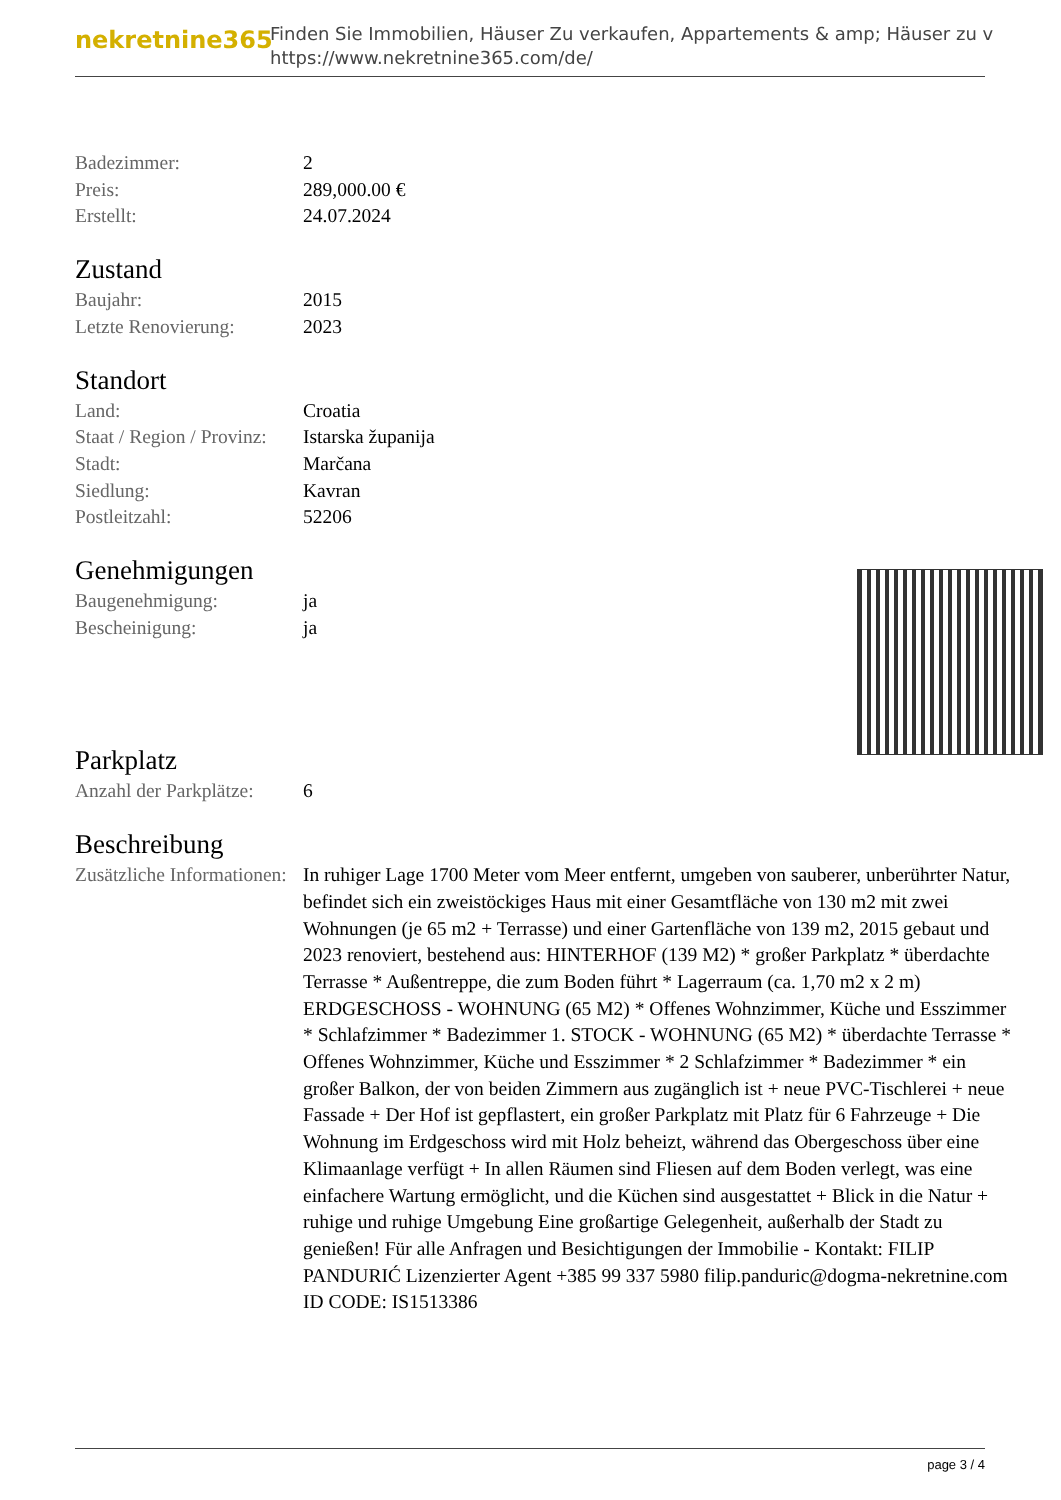nekretnine365
Finden Sie Immobilien, Häuser Zu verkaufen, Appartements & amp; Häuser zu v
https://www.nekretnine365.com/de/
| Badezimmer: | 2 |
| Preis: | 289,000.00 € |
| Erstellt: | 24.07.2024 |
Zustand
| Baujahr: | 2015 |
| Letzte Renovierung: | 2023 |
Standort
| Land: | Croatia |
| Staat / Region / Provinz: | Istarska županija |
| Stadt: | Marčana |
| Siedlung: | Kavran |
| Postleitzahl: | 52206 |
Genehmigungen
| Baugenehmigung: | ja |
| Bescheinigung: | ja |
Parkplatz
| Anzahl der Parkplätze: | 6 |
Beschreibung
| Zusätzliche Informationen: | In ruhiger Lage 1700 Meter vom Meer entfernt, umgeben von sauberer, unberührter Natur, befindet sich ein zweistöckiges Haus mit einer Gesamtfläche von 130 m2 mit zwei Wohnungen (je 65 m2 + Terrasse) und einer Gartenfläche von 139 m2, 2015 gebaut und 2023 renoviert, bestehend aus: HINTERHOF (139 M2) * großer Parkplatz * überdachte Terrasse * Außentreppe, die zum Boden führt * Lagerraum (ca. 1,70 m2 x 2 m) ERDGESCHOSS - WOHNUNG (65 M2) * Offenes Wohnzimmer, Küche und Esszimmer * Schlafzimmer * Badezimmer 1. STOCK - WOHNUNG (65 M2) * überdachte Terrasse * Offenes Wohnzimmer, Küche und Esszimmer * 2 Schlafzimmer * Badezimmer * ein großer Balkon, der von beiden Zimmern aus zugänglich ist + neue PVC-Tischlerei + neue Fassade + Der Hof ist gepflastert, ein großer Parkplatz mit Platz für 6 Fahrzeuge + Die Wohnung im Erdgeschoss wird mit Holz beheizt, während das Obergeschoss über eine Klimaanlage verfügt + In allen Räumen sind Fliesen auf dem Boden verlegt, was eine einfachere Wartung ermöglicht, und die Küchen sind ausgestattet + Blick in die Natur + ruhige und ruhige Umgebung Eine großartige Gelegenheit, außerhalb der Stadt zu genießen! Für alle Anfragen und Besichtigungen der Immobilie - Kontakt: FILIP PANDURIĆ Lizenzierter Agent +385 99 337 5980 filip.panduric@dogma-nekretnine.com ID CODE: IS1513386 |
page 3 / 4